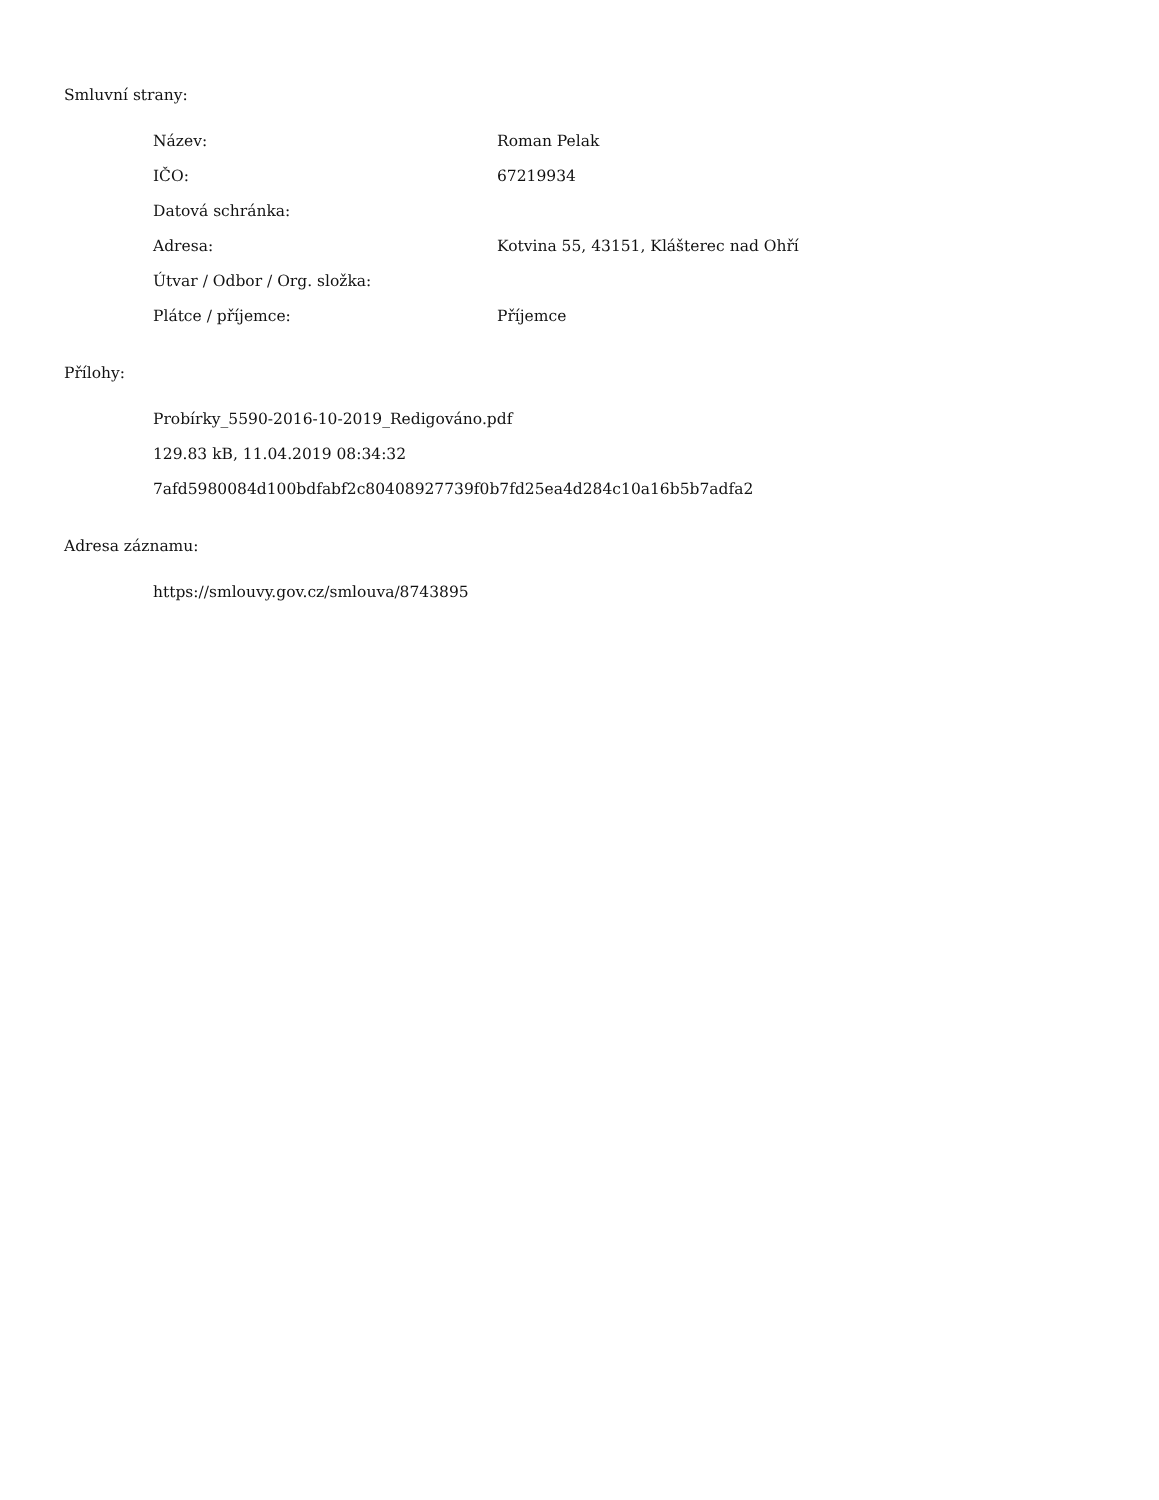Smluvní strany:
| Název: | Roman Pelak |
| IČO: | 67219934 |
| Datová schránka: | |
| Adresa: | Kotvina 55, 43151, Klášterec nad Ohří |
| Útvar / Odbor / Org. složka: | |
| Plátce / příjemce: | Příjemce |
Přílohy:
Probírky_5590-2016-10-2019_Redigováno.pdf
129.83 kB, 11.04.2019 08:34:32
7afd5980084d100bdfabf2c80408927739f0b7fd25ea4d284c10a16b5b7adfa2
Adresa záznamu:
https://smlouvy.gov.cz/smlouva/8743895